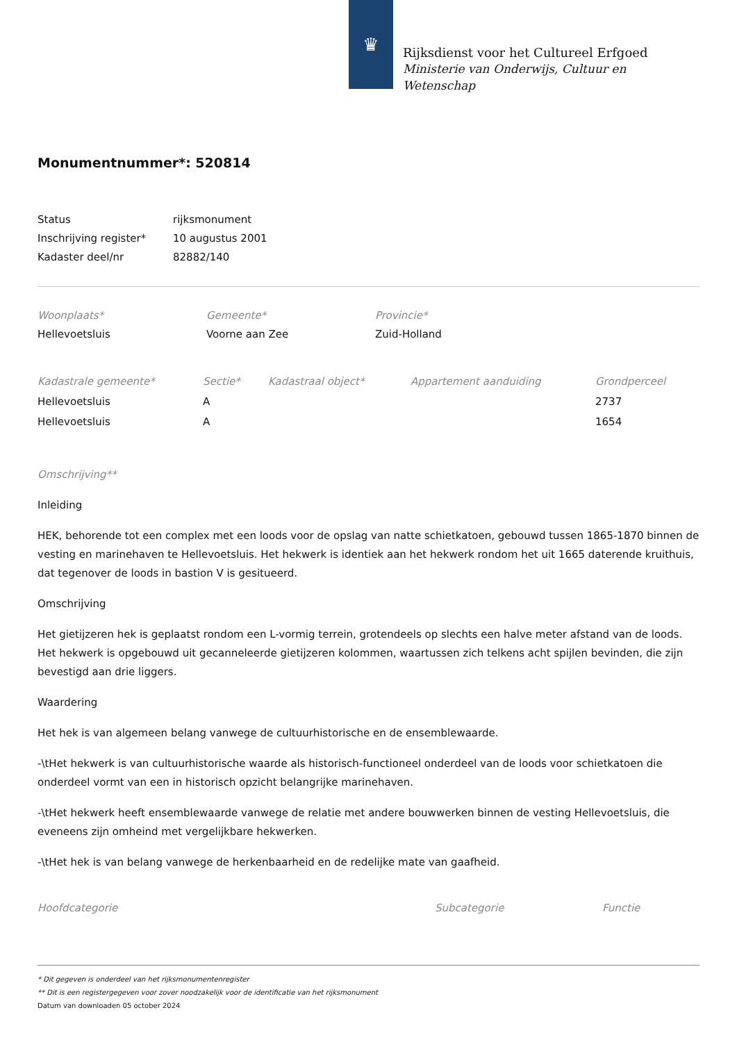♛
Rijksdienst voor het Cultureel Erfgoed
Ministerie van Onderwijs, Cultuur en
Wetenschap
Monumentnummer*: 520814
| Status | rijksmonument |
| Inschrijving register* | 10 augustus 2001 |
| Kadaster deel/nr | 82882/140 |
| Woonplaats* | Gemeente* | Provincie* |
| --- | --- | --- |
| Hellevoetsluis | Voorne aan Zee | Zuid-Holland |
| Kadastrale gemeente* | Sectie* | Kadastraal object* | Appartement aanduiding | Grondperceel |
| --- | --- | --- | --- | --- |
| Hellevoetsluis | A | | | 2737 |
| Hellevoetsluis | A | | | 1654 |
Omschrijving**
Inleiding
HEK, behorende tot een complex met een loods voor de opslag van natte schietkatoen, gebouwd tussen 1865-1870 binnen de vesting en marinehaven te Hellevoetsluis. Het hekwerk is identiek aan het hekwerk rondom het uit 1665 daterende kruithuis, dat tegenover de loods in bastion V is gesitueerd.
Omschrijving
Het gietijzeren hek is geplaatst rondom een L-vormig terrein, grotendeels op slechts een halve meter afstand van de loods. Het hekwerk is opgebouwd uit gecanneleerde gietijzeren kolommen, waartussen zich telkens acht spijlen bevinden, die zijn bevestigd aan drie liggers.
Waardering
Het hek is van algemeen belang vanwege de cultuurhistorische en de ensemblewaarde.
-\tHet hekwerk is van cultuurhistorische waarde als historisch-functioneel onderdeel van de loods voor schietkatoen die onderdeel vormt van een in historisch opzicht belangrijke marinehaven.
-\tHet hekwerk heeft ensemblewaarde vanwege de relatie met andere bouwwerken binnen de vesting Hellevoetsluis, die eveneens zijn omheind met vergelijkbare hekwerken.
-\tHet hek is van belang vanwege de herkenbaarheid en de redelijke mate van gaafheid.
| Hoofdcategorie | Subcategorie | Functie |
| --- | --- | --- |
* Dit gegeven is onderdeel van het rijksmonumentenregister
** Dit is een registergegeven voor zover noodzakelijk voor de identificatie van het rijksmonument
Datum van downloaden 05 october 2024